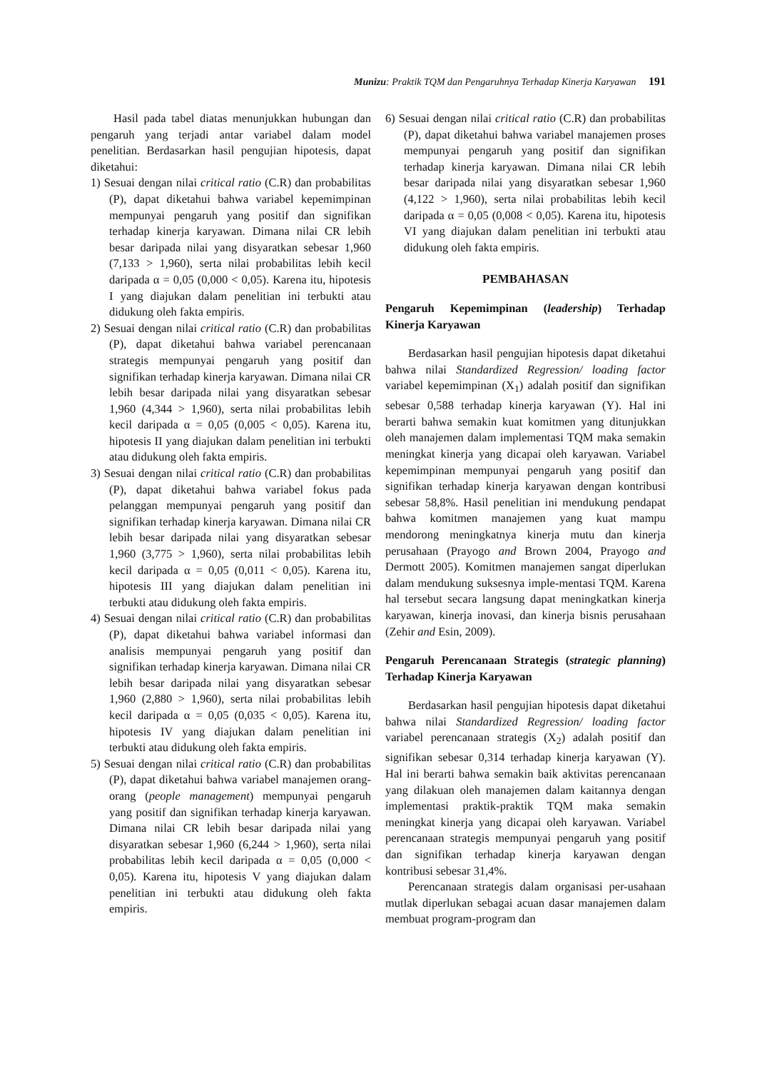Munizu: Praktik TQM dan Pengaruhnya Terhadap Kinerja Karyawan 191
Hasil pada tabel diatas menunjukkan hubungan dan pengaruh yang terjadi antar variabel dalam model penelitian. Berdasarkan hasil pengujian hipotesis, dapat diketahui:
1) Sesuai dengan nilai critical ratio (C.R) dan probabilitas (P), dapat diketahui bahwa variabel kepemimpinan mempunyai pengaruh yang positif dan signifikan terhadap kinerja karyawan. Dimana nilai CR lebih besar daripada nilai yang disyaratkan sebesar 1,960 (7,133 > 1,960), serta nilai probabilitas lebih kecil daripada α = 0,05 (0,000 < 0,05). Karena itu, hipotesis I yang diajukan dalam penelitian ini terbukti atau didukung oleh fakta empiris.
2) Sesuai dengan nilai critical ratio (C.R) dan probabilitas (P), dapat diketahui bahwa variabel perencanaan strategis mempunyai pengaruh yang positif dan signifikan terhadap kinerja karyawan. Dimana nilai CR lebih besar daripada nilai yang disyaratkan sebesar 1,960 (4,344 > 1,960), serta nilai probabilitas lebih kecil daripada α = 0,05 (0,005 < 0,05). Karena itu, hipotesis II yang diajukan dalam penelitian ini terbukti atau didukung oleh fakta empiris.
3) Sesuai dengan nilai critical ratio (C.R) dan probabilitas (P), dapat diketahui bahwa variabel fokus pada pelanggan mempunyai pengaruh yang positif dan signifikan terhadap kinerja karyawan. Dimana nilai CR lebih besar daripada nilai yang disyaratkan sebesar 1,960 (3,775 > 1,960), serta nilai probabilitas lebih kecil daripada α = 0,05 (0,011 < 0,05). Karena itu, hipotesis III yang diajukan dalam penelitian ini terbukti atau didukung oleh fakta empiris.
4) Sesuai dengan nilai critical ratio (C.R) dan probabilitas (P), dapat diketahui bahwa variabel informasi dan analisis mempunyai pengaruh yang positif dan signifikan terhadap kinerja karyawan. Dimana nilai CR lebih besar daripada nilai yang disyaratkan sebesar 1,960 (2,880 > 1,960), serta nilai probabilitas lebih kecil daripada α = 0,05 (0,035 < 0,05). Karena itu, hipotesis IV yang diajukan dalam penelitian ini terbukti atau didukung oleh fakta empiris.
5) Sesuai dengan nilai critical ratio (C.R) dan probabilitas (P), dapat diketahui bahwa variabel manajemen orang-orang (people management) mempunyai pengaruh yang positif dan signifikan terhadap kinerja karyawan. Dimana nilai CR lebih besar daripada nilai yang disyaratkan sebesar 1,960 (6,244 > 1,960), serta nilai probabilitas lebih kecil daripada α = 0,05 (0,000 < 0,05). Karena itu, hipotesis V yang diajukan dalam penelitian ini terbukti atau didukung oleh fakta empiris.
6) Sesuai dengan nilai critical ratio (C.R) dan probabilitas (P), dapat diketahui bahwa variabel manajemen proses mempunyai pengaruh yang positif dan signifikan terhadap kinerja karyawan. Dimana nilai CR lebih besar daripada nilai yang disyaratkan sebesar 1,960 (4,122 > 1,960), serta nilai probabilitas lebih kecil daripada α = 0,05 (0,008 < 0,05). Karena itu, hipotesis VI yang diajukan dalam penelitian ini terbukti atau didukung oleh fakta empiris.
PEMBAHASAN
Pengaruh Kepemimpinan (leadership) Terhadap Kinerja Karyawan
Berdasarkan hasil pengujian hipotesis dapat diketahui bahwa nilai Standardized Regression/ loading factor variabel kepemimpinan (X<sub>1</sub>) adalah positif dan signifikan sebesar 0,588 terhadap kinerja karyawan (Y). Hal ini berarti bahwa semakin kuat komitmen yang ditunjukkan oleh manajemen dalam implementasi TQM maka semakin meningkat kinerja yang dicapai oleh karyawan. Variabel kepemimpinan mempunyai pengaruh yang positif dan signifikan terhadap kinerja karyawan dengan kontribusi sebesar 58,8%. Hasil penelitian ini mendukung pendapat bahwa komitmen manajemen yang kuat mampu mendorong meningkatnya kinerja mutu dan kinerja perusahaan (Prayogo and Brown 2004, Prayogo and Dermott 2005). Komitmen manajemen sangat diperlukan dalam mendukung suksesnya imple-mentasi TQM. Karena hal tersebut secara langsung dapat meningkatkan kinerja karyawan, kinerja inovasi, dan kinerja bisnis perusahaan (Zehir and Esin, 2009).
Pengaruh Perencanaan Strategis (strategic planning) Terhadap Kinerja Karyawan
Berdasarkan hasil pengujian hipotesis dapat diketahui bahwa nilai Standardized Regression/ loading factor variabel perencanaan strategis (X<sub>2</sub>) adalah positif dan signifikan sebesar 0,314 terhadap kinerja karyawan (Y). Hal ini berarti bahwa semakin baik aktivitas perencanaan yang dilakuan oleh manajemen dalam kaitannya dengan implementasi praktik-praktik TQM maka semakin meningkat kinerja yang dicapai oleh karyawan. Variabel perencanaan strategis mempunyai pengaruh yang positif dan signifikan terhadap kinerja karyawan dengan kontribusi sebesar 31,4%.
Perencanaan strategis dalam organisasi per-usahaan mutlak diperlukan sebagai acuan dasar manajemen dalam membuat program-program dan